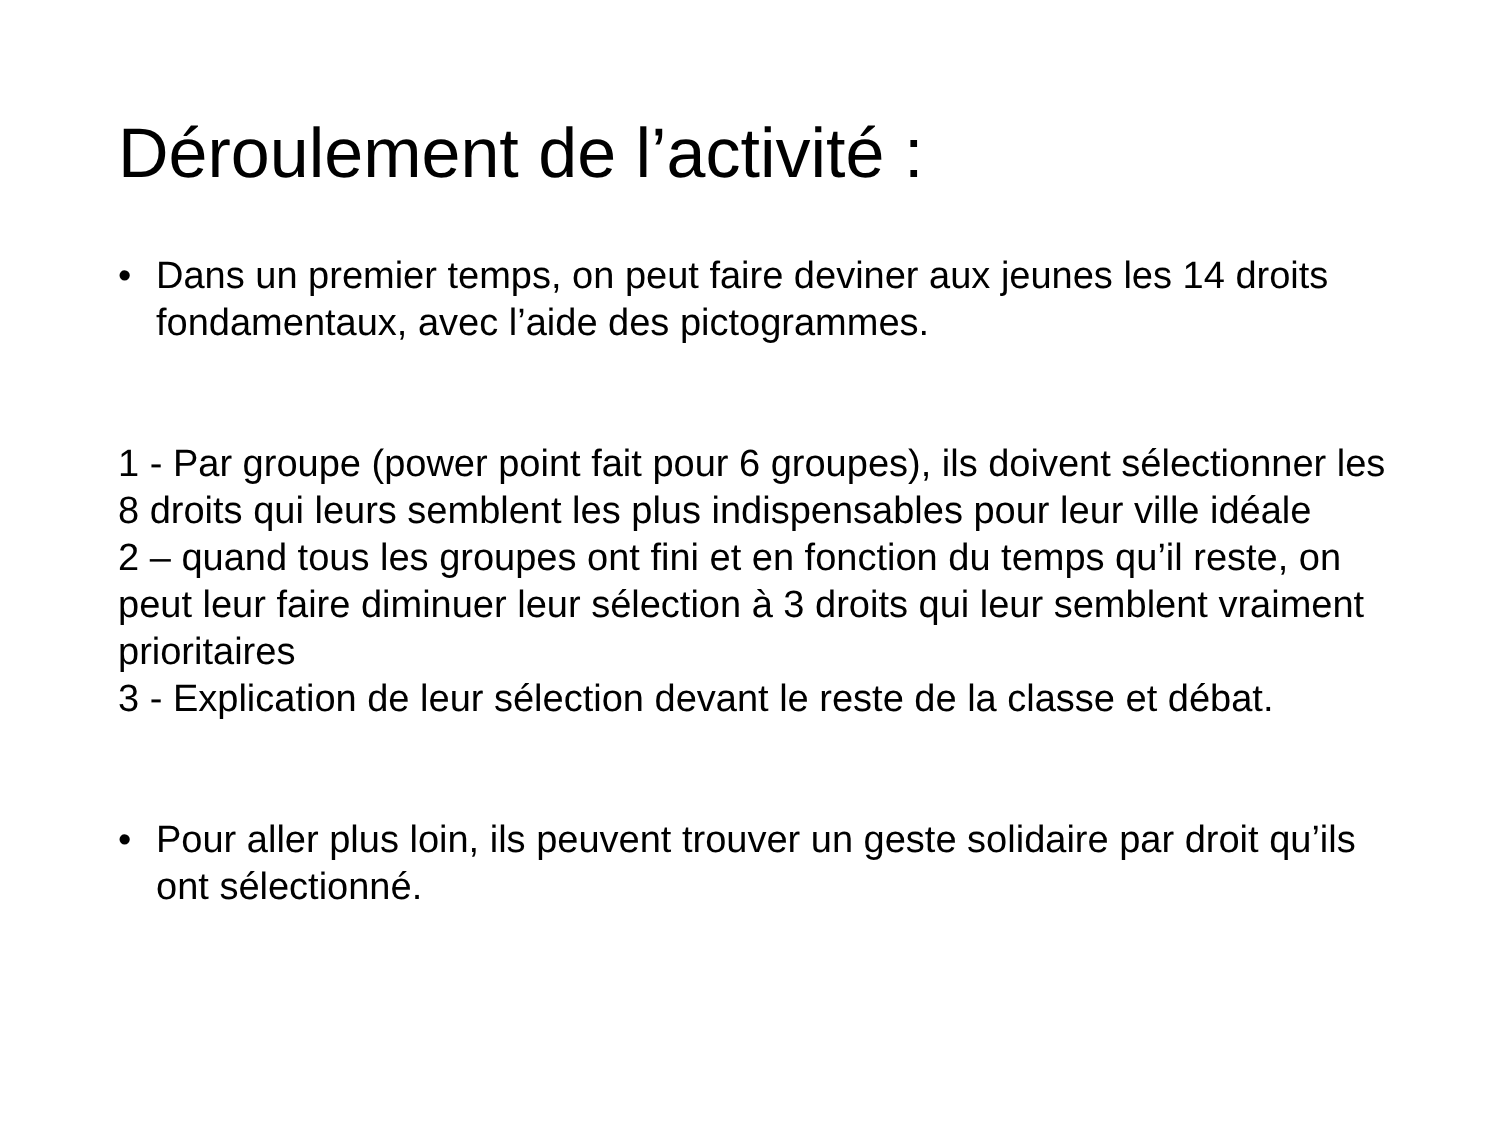Déroulement de l’activité :
• Dans un premier temps, on peut faire deviner aux jeunes les 14 droits fondamentaux, avec l’aide des pictogrammes.
1 - Par groupe (power point fait pour 6 groupes), ils doivent sélectionner les 8 droits qui leurs semblent les plus indispensables pour leur ville idéale
2 – quand tous les groupes ont fini et en fonction du temps qu’il reste, on peut leur faire diminuer leur sélection à 3 droits qui leur semblent vraiment prioritaires
3 - Explication de leur sélection devant le reste de la classe et débat.
• Pour aller plus loin, ils peuvent trouver un geste solidaire par droit qu’ils ont sélectionné.